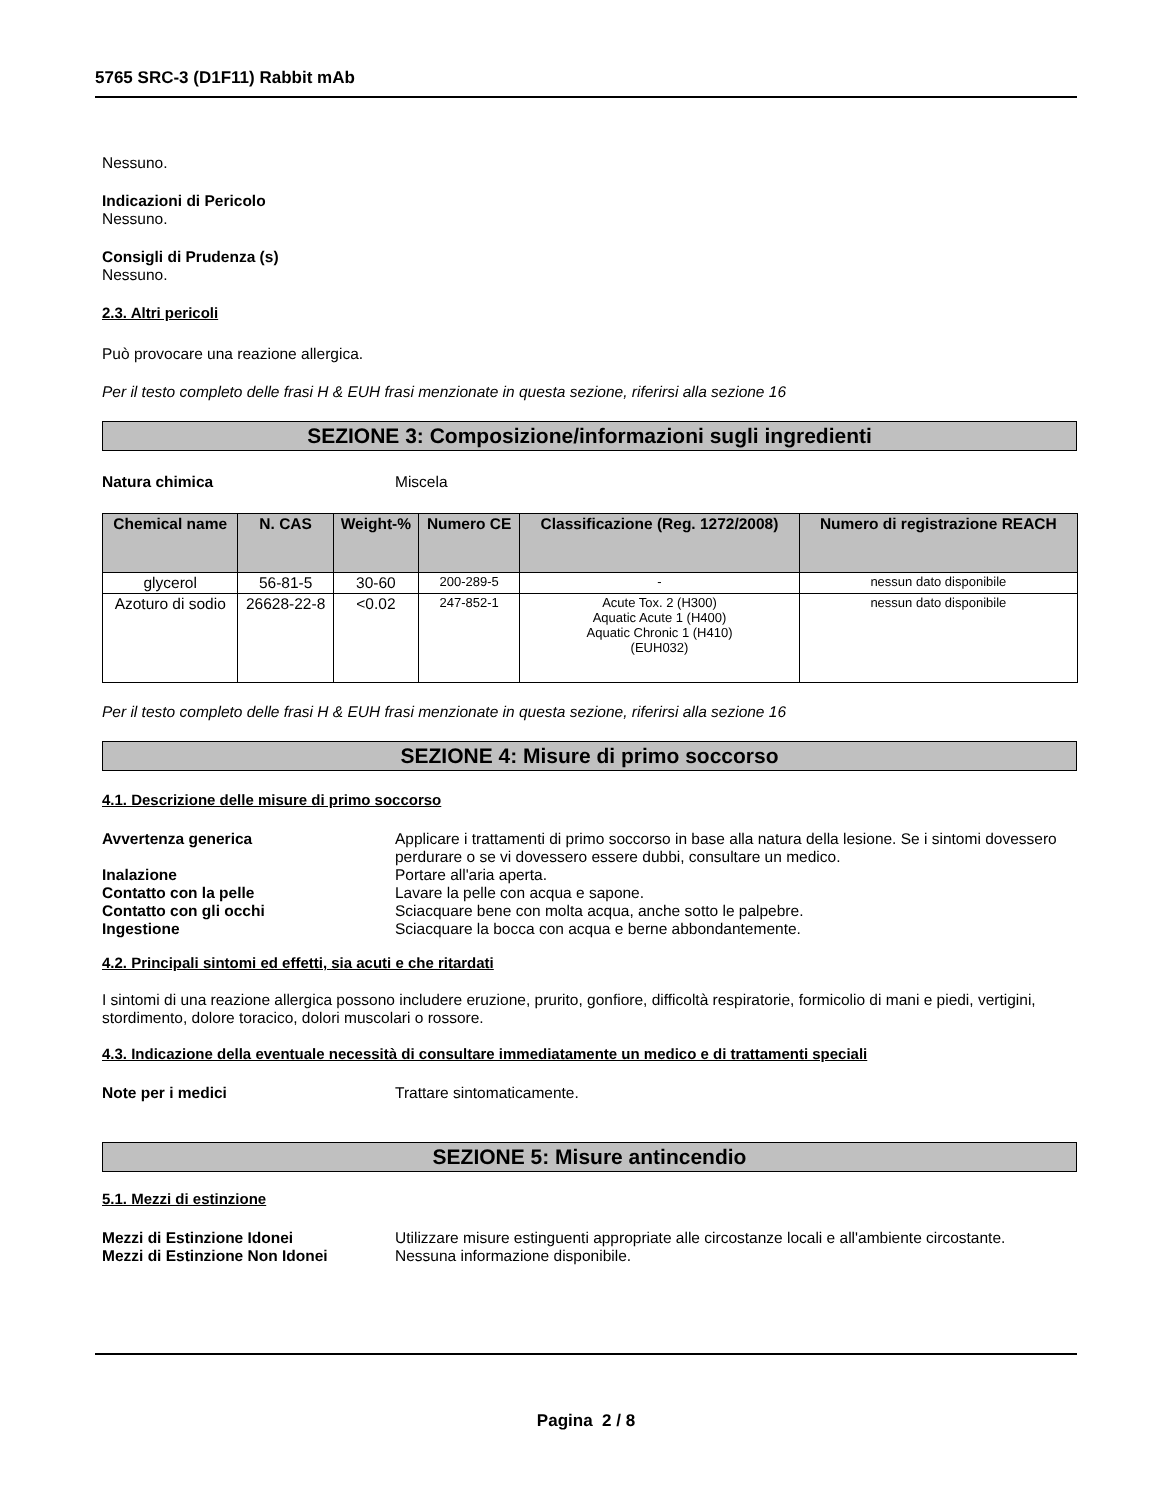5765 SRC-3 (D1F11) Rabbit mAb
Nessuno.
Indicazioni di Pericolo
Nessuno.
Consigli di Prudenza (s)
Nessuno.
2.3. Altri pericoli
Può provocare una reazione allergica.
Per il testo completo delle frasi H & EUH frasi menzionate in questa sezione, riferirsi alla sezione 16
SEZIONE 3: Composizione/informazioni sugli ingredienti
Natura chimica Miscela
| Chemical name | N. CAS | Weight-% | Numero CE | Classificazione (Reg. 1272/2008) | Numero di registrazione REACH |
| --- | --- | --- | --- | --- | --- |
| glycerol | 56-81-5 | 30-60 | 200-289-5 | - | nessun dato disponibile |
| Azoturo di sodio | 26628-22-8 | <0.02 | 247-852-1 | Acute Tox. 2 (H300) Aquatic Acute 1 (H400) Aquatic Chronic 1 (H410) (EUH032) | nessun dato disponibile |
Per il testo completo delle frasi H & EUH frasi menzionate in questa sezione, riferirsi alla sezione 16
SEZIONE 4: Misure di primo soccorso
4.1. Descrizione delle misure di primo soccorso
Avvertenza generica Applicare i trattamenti di primo soccorso in base alla natura della lesione. Se i sintomi dovessero perdurare o se vi dovessero essere dubbi, consultare un medico.
Inalazione Portare all'aria aperta.
Contatto con la pelle Lavare la pelle con acqua e sapone.
Contatto con gli occhi Sciacquare bene con molta acqua, anche sotto le palpebre.
Ingestione Sciacquare la bocca con acqua e berne abbondantemente.
4.2. Principali sintomi ed effetti, sia acuti e che ritardati
I sintomi di una reazione allergica possono includere eruzione, prurito, gonfiore, difficoltà respiratorie, formicolio di mani e piedi, vertigini, stordimento, dolore toracico, dolori muscolari o rossore.
4.3. Indicazione della eventuale necessità di consultare immediatamente un medico e di trattamenti speciali
Note per i medici Trattare sintomaticamente.
SEZIONE 5: Misure antincendio
5.1. Mezzi di estinzione
Mezzi di Estinzione Idonei Utilizzare misure estinguenti appropriate alle circostanze locali e all'ambiente circostante.
Mezzi di Estinzione Non Idonei Nessuna informazione disponibile.
Pagina 2 / 8